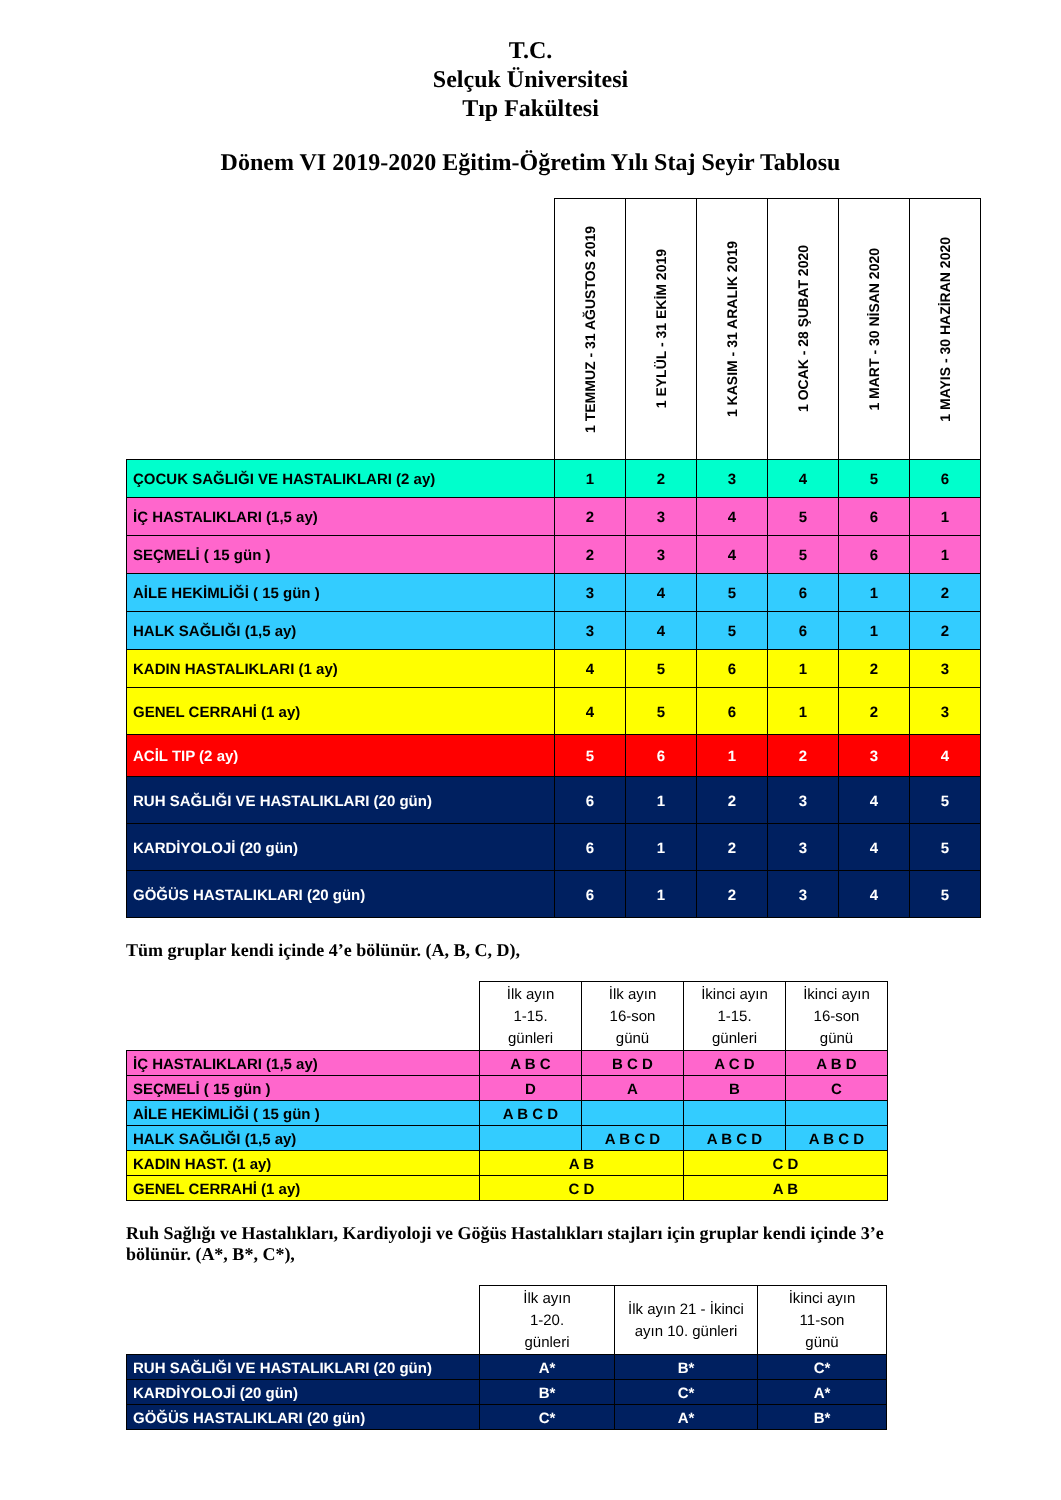T.C.
Selçuk Üniversitesi
Tıp Fakültesi
Dönem VI 2019-2020 Eğitim-Öğretim Yılı Staj Seyir Tablosu
| | 1 TEMMUZ - 31 AĞUSTOS 2019 | 1 EYLÜL - 31 EKİM 2019 | 1 KASIM - 31 ARALIK 2019 | 1 OCAK - 28 ŞUBAT 2020 | 1 MART - 30 NİSAN 2020 | 1 MAYIS - 30 HAZİRAN 2020 |
| --- | --- | --- | --- | --- | --- | --- |
| ÇOCUK SAĞLIĞI VE HASTALIKLARI (2 ay) | 1 | 2 | 3 | 4 | 5 | 6 |
| İÇ HASTALIKLARI (1,5 ay) | 2 | 3 | 4 | 5 | 6 | 1 |
| SEÇMELİ ( 15 gün ) | 2 | 3 | 4 | 5 | 6 | 1 |
| AİLE HEKİMLİĞİ ( 15 gün ) | 3 | 4 | 5 | 6 | 1 | 2 |
| HALK SAĞLIĞI (1,5 ay) | 3 | 4 | 5 | 6 | 1 | 2 |
| KADIN HASTALIKLARI (1 ay) | 4 | 5 | 6 | 1 | 2 | 3 |
| GENEL CERRAHİ (1 ay) | 4 | 5 | 6 | 1 | 2 | 3 |
| ACİL TIP (2 ay) | 5 | 6 | 1 | 2 | 3 | 4 |
| RUH SAĞLIĞI VE HASTALIKLARI (20 gün) | 6 | 1 | 2 | 3 | 4 | 5 |
| KARDİYOLOJİ (20 gün) | 6 | 1 | 2 | 3 | 4 | 5 |
| GÖĞÜS HASTALIKLARI (20 gün) | 6 | 1 | 2 | 3 | 4 | 5 |
Tüm gruplar kendi içinde 4’e bölünür. (A, B, C, D),
| | İlk ayın 1-15. günleri | İlk ayın 16-son günü | İkinci ayın 1-15. günleri | İkinci ayın 16-son günü |
| --- | --- | --- | --- | --- |
| İÇ HASTALIKLARI (1,5 ay) | A B C | B C D | A C D | A B D |
| SEÇMELİ ( 15 gün ) | D | A | B | C |
| AİLE HEKİMLİĞİ ( 15 gün ) | A B C D | | | |
| HALK SAĞLIĞI (1,5 ay) | | A B C D | A B C D | A B C D |
| KADIN HAST. (1 ay) | A B | | C D | |
| GENEL CERRAHİ (1 ay) | C D | | A B | |
Ruh Sağlığı ve Hastalıkları, Kardiyoloji ve Göğüs Hastalıkları stajları için gruplar kendi içinde 3’e bölünür. (A*, B*, C*),
| | İlk ayın 1-20. günleri | İlk ayın 21 - İkinci ayın 10. günleri | İkinci ayın 11-son günü |
| --- | --- | --- | --- |
| RUH SAĞLIĞI VE HASTALIKLARI (20 gün) | A* | B* | C* |
| KARDİYOLOJİ (20 gün) | B* | C* | A* |
| GÖĞÜS HASTALIKLARI (20 gün) | C* | A* | B* |